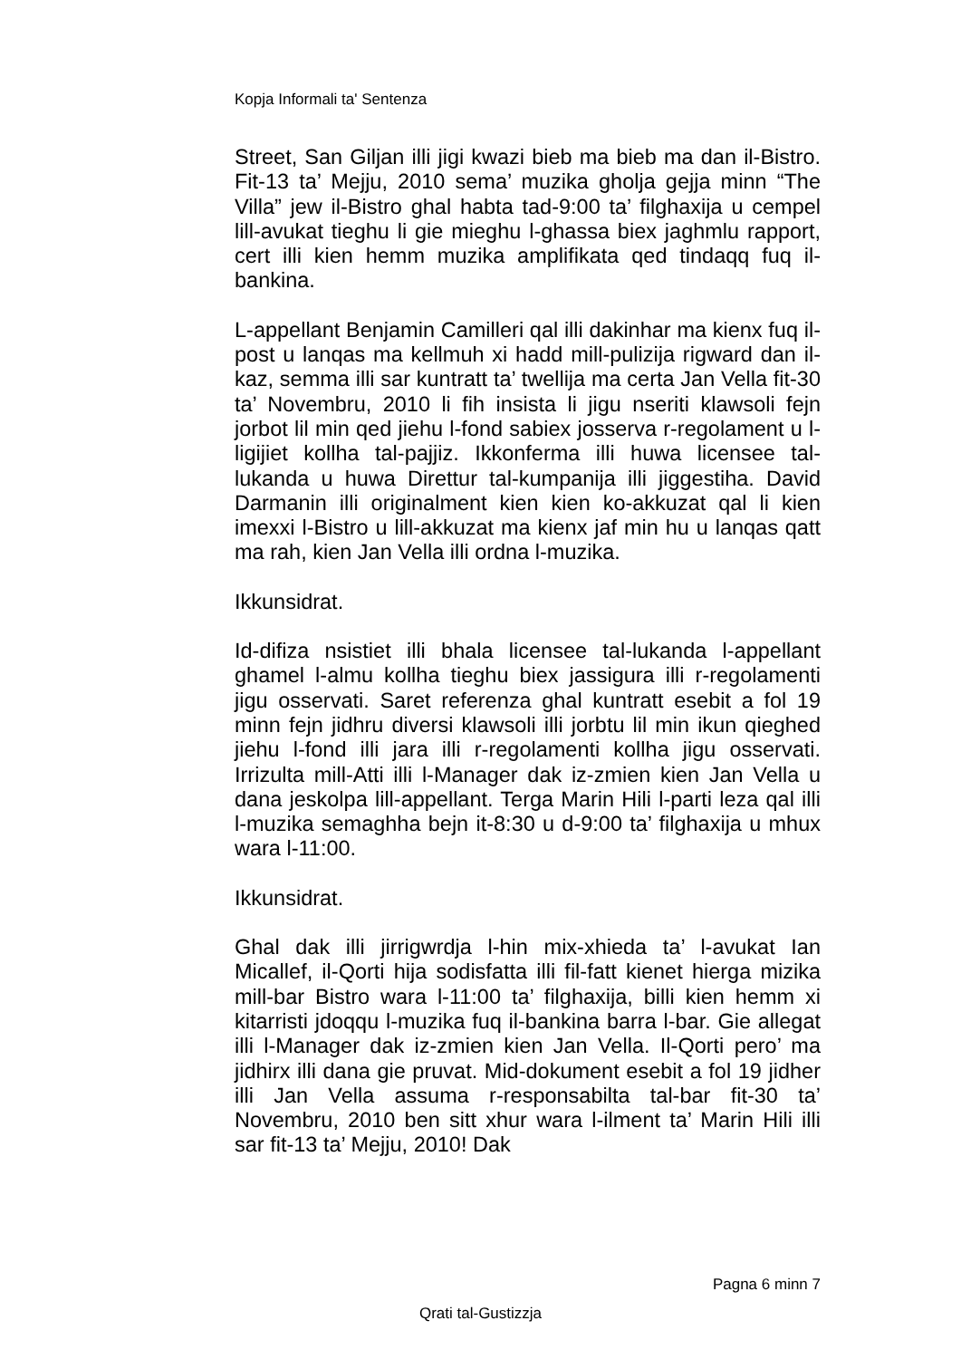Kopja Informali ta' Sentenza
Street, San Giljan illi jigi kwazi bieb ma bieb ma dan il-Bistro. Fit-13 ta’ Mejju, 2010 sema’ muzika gholja gejja minn “The Villa” jew il-Bistro ghal habta tad-9:00 ta’ filghaxija u cempel lill-avukat tieghu li gie mieghu l-ghassa biex jaghmlu rapport, cert illi kien hemm muzika amplifikata qed tindaqq fuq il-bankina.
L-appellant Benjamin Camilleri qal illi dakinhar ma kienx fuq il-post u lanqas ma kellmuh xi hadd mill-pulizija rigward dan il-kaz, semma illi sar kuntratt ta’ twellija ma certa Jan Vella fit-30 ta’ Novembru, 2010 li fih insista li jigu nseriti klawsoli fejn jorbot lil min qed jiehu l-fond sabiex josserva r-regolament u l-ligijiet kollha tal-pajjiz. Ikkonferma illi huwa licensee tal-lukanda u huwa Direttur tal-kumpanija illi jiggestiha. David Darmanin illi originalment kien kien ko-akkuzat qal li kien imexxi l-Bistro u lill-akkuzat ma kienx jaf min hu u lanqas qatt ma rah, kien Jan Vella illi ordna l-muzika.
Ikkunsidrat.
Id-difiza nsistiet illi bhala licensee tal-lukanda l-appellant ghamel l-almu kollha tieghu biex jassigura illi r-regolamenti jigu osservati. Saret referenza ghal kuntratt esebit a fol 19 minn fejn jidhru diversi klawsoli illi jorbtu lil min ikun qieghed jiehu l-fond illi jara illi r-regolamenti kollha jigu osservati. Irrizulta mill-Atti illi l-Manager dak iz-zmien kien Jan Vella u dana jeskolpa lill-appellant. Terga Marin Hili l-parti leza qal illi l-muzika semaghha bejn it-8:30 u d-9:00 ta’ filghaxija u mhux wara l-11:00.
Ikkunsidrat.
Ghal dak illi jirrigwrdja l-hin mix-xhieda ta’ l-avukat Ian Micallef, il-Qorti hija sodisfatta illi fil-fatt kienet hierga mizika mill-bar Bistro wara l-11:00 ta’ filghaxija, billi kien hemm xi kitarristi jdoqqu l-muzika fuq il-bankina barra l-bar. Gie allegat illi l-Manager dak iz-zmien kien Jan Vella. Il-Qorti pero’ ma jidhirx illi dana gie pruvat. Mid-dokument esebit a fol 19 jidher illi Jan Vella assuma r-responsabilta tal-bar fit-30 ta’ Novembru, 2010 ben sitt xhur wara l-ilment ta’ Marin Hili illi sar fit-13 ta’ Mejju, 2010! Dak
Pagna 6 minn 7
Qrati tal-Gustizzja